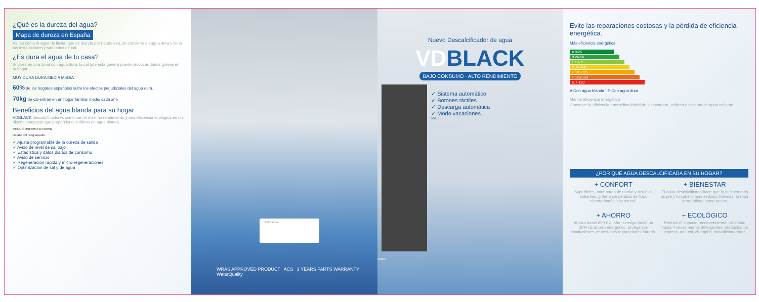¿Qué es la dureza del agua?
Mapa de dureza en España
Así es como el agua de lluvia, que es blanda por naturaleza, se convierte en agua dura y llena tus instalaciones y sanitarios de cal.
¿Es dura el agua de tu casa?
Si vives en una zona con agua dura, la cal que ésta genera puede provocar daños graves en tu hogar.
MUY DURA DURA MEDIA MEDIA
60% de los hogares españoles sufre los efectos perjudiciales del agua dura.
70kg de cal entran en un hogar familiar medio cada año
Beneficios del agua blanda para su hogar
VDBLACK descalcificadores combinan el máximo rendimiento y una eficiencia ecológica en un diseño compacto que proporciona lo último en agua blanda.
MENU CONFIRM UP DOWN
Detalle del programador.
✓ Ajuste programable de la dureza de salida
✓ Aviso de nivel de sal bajo
✓ Estadística y datos diarios de consumo
✓ Aviso de servicio
✓ Regeneración rápida y micro-regeneraciones
✓ Optimización de sal y de agua
Distribuidor:
WRAS APPROVED PRODUCT ACS 3 YEARS PARTS WARRANTY WaterQuality
Nuevo Descalcificador de agua
VDBLACK
BAJO CONSUMO · ALTO RENDIMIENTO
VDB20
✓ Sistema automático
✓ Botones táctiles
✓ Descarga automática
✓ Modo vacaciones
VDB10
Evite las reparaciones costosas y la pérdida de eficiencia energética.
Más eficiencia energética
A 0-25
B 26-50
C 51-75
D 76-100
E 101-125
F 126-150
G > 150
A Con agua blanda E Con agua dura
Menos eficiencia energética
Conserve la eficiencia energética inicial de su lavadora, caldera o sistema de agua caliente.
¿POR QUÉ AGUA DESCALCIFICADA EN SU HOGAR?
+ CONFORT
Superficies, mamparas de ducha y azulejos brillantes, grifería sin pérdida de flujo, electrodomésticos sin cal.
+ BIENESTAR
El agua descalcificada hace que tu piel sea más suave y tu cabello más sedoso. Además, tu ropa se mantiene como nueva.
+ AHORRO
Ahorra hasta 800 € al año, consiga hasta un 30% de ahorro energético, proteja sus instalaciones de costosas reparaciones futuras.
+ ECOLÓGICO
Reduce el impacto medioambiental utilizando hasta 4 veces menos detergentes, productos de limpieza, anti-cal, champús, acondicionadores.